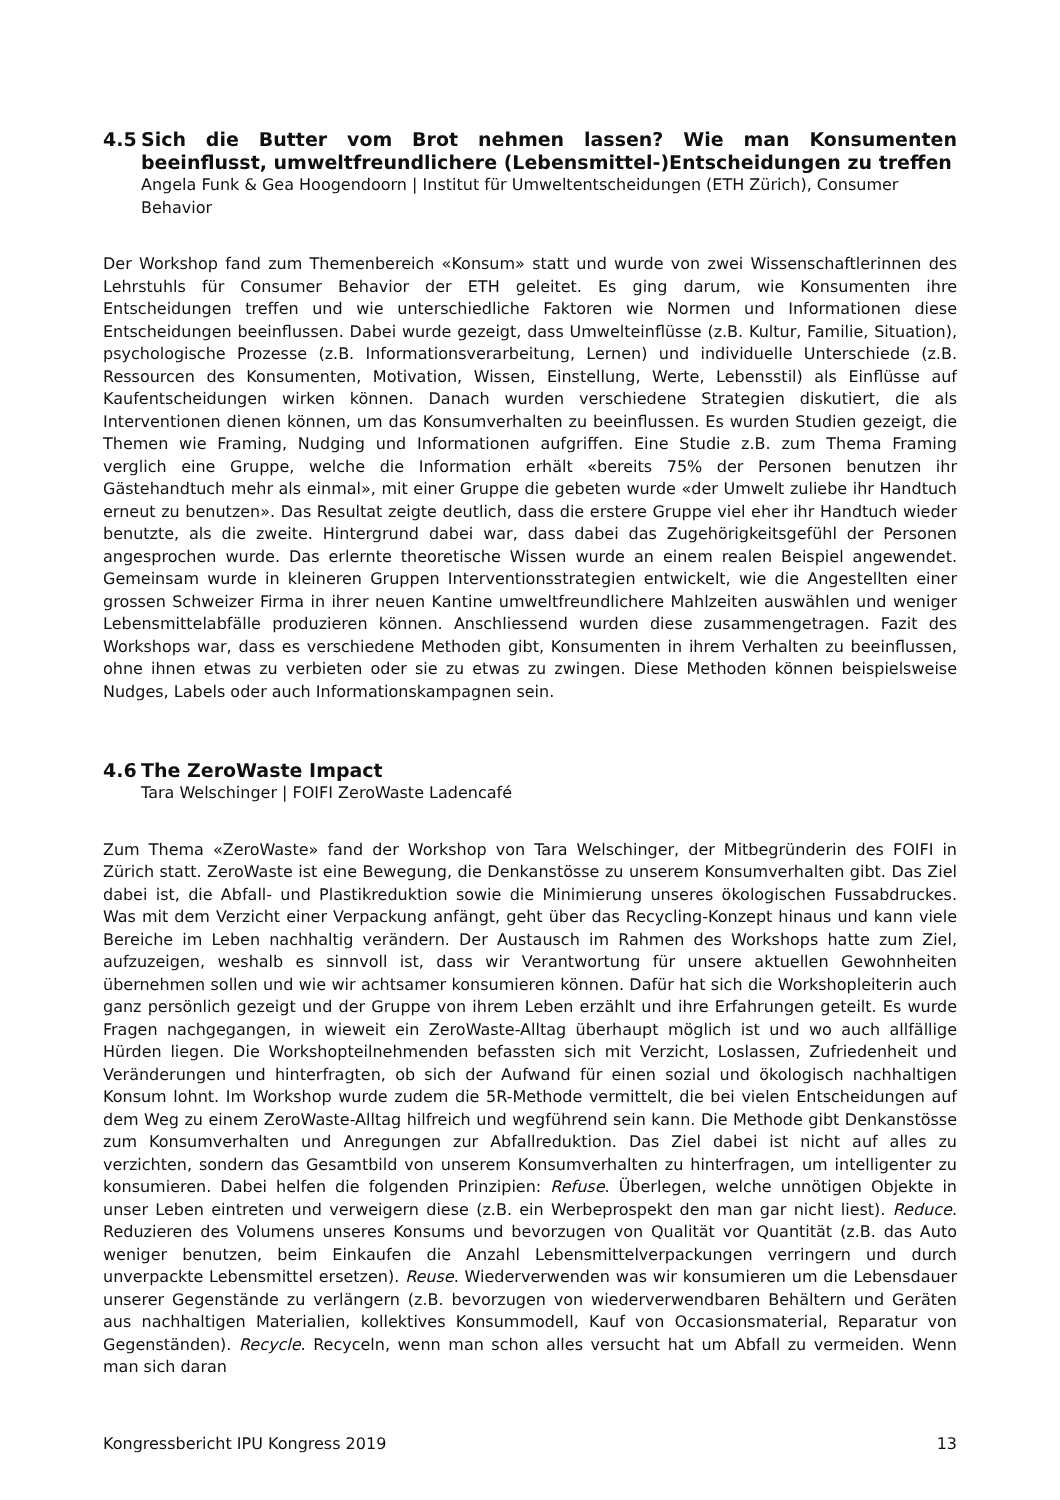4.5 Sich die Butter vom Brot nehmen lassen? Wie man Konsumenten beeinflusst, umweltfreundlichere (Lebensmittel-)Entscheidungen zu treffen
Angela Funk & Gea Hoogendoorn | Institut für Umweltentscheidungen (ETH Zürich), Consumer Behavior
Der Workshop fand zum Themenbereich «Konsum» statt und wurde von zwei Wissenschaftlerinnen des Lehrstuhls für Consumer Behavior der ETH geleitet. Es ging darum, wie Konsumenten ihre Entscheidungen treffen und wie unterschiedliche Faktoren wie Normen und Informationen diese Entscheidungen beeinflussen. Dabei wurde gezeigt, dass Umwelteinflüsse (z.B. Kultur, Familie, Situation), psychologische Prozesse (z.B. Informationsverarbeitung, Lernen) und individuelle Unterschiede (z.B. Ressourcen des Konsumenten, Motivation, Wissen, Einstellung, Werte, Lebensstil) als Einflüsse auf Kaufentscheidungen wirken können. Danach wurden verschiedene Strategien diskutiert, die als Interventionen dienen können, um das Konsumverhalten zu beeinflussen. Es wurden Studien gezeigt, die Themen wie Framing, Nudging und Informationen aufgriffen. Eine Studie z.B. zum Thema Framing verglich eine Gruppe, welche die Information erhält «bereits 75% der Personen benutzen ihr Gästehandtuch mehr als einmal», mit einer Gruppe die gebeten wurde «der Umwelt zuliebe ihr Handtuch erneut zu benutzen». Das Resultat zeigte deutlich, dass die erstere Gruppe viel eher ihr Handtuch wieder benutzte, als die zweite. Hintergrund dabei war, dass dabei das Zugehörigkeitsgefühl der Personen angesprochen wurde. Das erlernte theoretische Wissen wurde an einem realen Beispiel angewendet. Gemeinsam wurde in kleineren Gruppen Interventionsstrategien entwickelt, wie die Angestellten einer grossen Schweizer Firma in ihrer neuen Kantine umweltfreundlichere Mahlzeiten auswählen und weniger Lebensmittelabfälle produzieren können. Anschliessend wurden diese zusammengetragen. Fazit des Workshops war, dass es verschiedene Methoden gibt, Konsumenten in ihrem Verhalten zu beeinflussen, ohne ihnen etwas zu verbieten oder sie zu etwas zu zwingen. Diese Methoden können beispielsweise Nudges, Labels oder auch Informationskampagnen sein.
4.6 The ZeroWaste Impact
Tara Welschinger | FOIFI ZeroWaste Ladencafé
Zum Thema «ZeroWaste» fand der Workshop von Tara Welschinger, der Mitbegründerin des FOIFI in Zürich statt. ZeroWaste ist eine Bewegung, die Denkanstösse zu unserem Konsumverhalten gibt. Das Ziel dabei ist, die Abfall- und Plastikreduktion sowie die Minimierung unseres ökologischen Fussabdruckes. Was mit dem Verzicht einer Verpackung anfängt, geht über das Recycling-Konzept hinaus und kann viele Bereiche im Leben nachhaltig verändern. Der Austausch im Rahmen des Workshops hatte zum Ziel, aufzuzeigen, weshalb es sinnvoll ist, dass wir Verantwortung für unsere aktuellen Gewohnheiten übernehmen sollen und wie wir achtsamer konsumieren können. Dafür hat sich die Workshopleiterin auch ganz persönlich gezeigt und der Gruppe von ihrem Leben erzählt und ihre Erfahrungen geteilt. Es wurde Fragen nachgegangen, in wieweit ein ZeroWaste-Alltag überhaupt möglich ist und wo auch allfällige Hürden liegen. Die Workshopteilnehmenden befassten sich mit Verzicht, Loslassen, Zufriedenheit und Veränderungen und hinterfragten, ob sich der Aufwand für einen sozial und ökologisch nachhaltigen Konsum lohnt. Im Workshop wurde zudem die 5R-Methode vermittelt, die bei vielen Entscheidungen auf dem Weg zu einem ZeroWaste-Alltag hilfreich und wegführend sein kann. Die Methode gibt Denkanstösse zum Konsumverhalten und Anregungen zur Abfallreduktion. Das Ziel dabei ist nicht auf alles zu verzichten, sondern das Gesamtbild von unserem Konsumverhalten zu hinterfragen, um intelligenter zu konsumieren. Dabei helfen die folgenden Prinzipien: Refuse. Überlegen, welche unnötigen Objekte in unser Leben eintreten und verweigern diese (z.B. ein Werbeprospekt den man gar nicht liest). Reduce. Reduzieren des Volumens unseres Konsums und bevorzugen von Qualität vor Quantität (z.B. das Auto weniger benutzen, beim Einkaufen die Anzahl Lebensmittelverpackungen verringern und durch unverpackte Lebensmittel ersetzen). Reuse. Wiederverwenden was wir konsumieren um die Lebensdauer unserer Gegenstände zu verlängern (z.B. bevorzugen von wiederverwendbaren Behältern und Geräten aus nachhaltigen Materialien, kollektives Konsummodell, Kauf von Occasionsmaterial, Reparatur von Gegenständen). Recycle. Recyceln, wenn man schon alles versucht hat um Abfall zu vermeiden. Wenn man sich daran
Kongressbericht IPU Kongress 2019 13